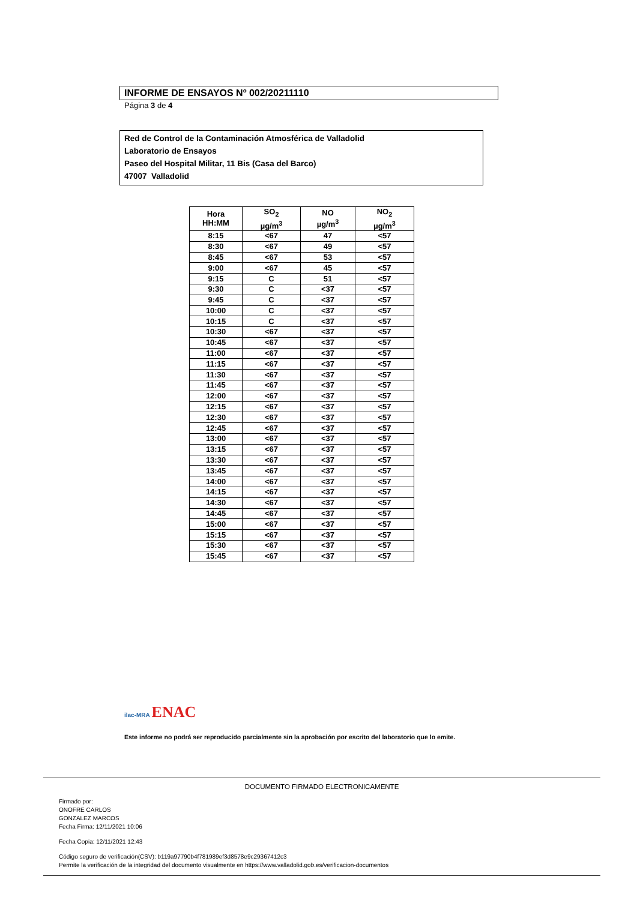INFORME DE ENSAYOS Nº 002/20211110
Página 3 de 4
Red de Control de la Contaminación Atmosférica de Valladolid
Laboratorio de Ensayos
Paseo del Hospital Militar, 11 Bis (Casa del Barco)
47007 Valladolid
| Hora HH:MM | SO<sub>2</sub> µg/m<sup>3</sup> | NO µg/m<sup>3</sup> | NO<sub>2</sub> µg/m<sup>3</sup> |
| --- | --- | --- | --- |
| 8:15 | <67 | 47 | <57 |
| 8:30 | <67 | 49 | <57 |
| 8:45 | <67 | 53 | <57 |
| 9:00 | <67 | 45 | <57 |
| 9:15 | C | 51 | <57 |
| 9:30 | C | <37 | <57 |
| 9:45 | C | <37 | <57 |
| 10:00 | C | <37 | <57 |
| 10:15 | C | <37 | <57 |
| 10:30 | <67 | <37 | <57 |
| 10:45 | <67 | <37 | <57 |
| 11:00 | <67 | <37 | <57 |
| 11:15 | <67 | <37 | <57 |
| 11:30 | <67 | <37 | <57 |
| 11:45 | <67 | <37 | <57 |
| 12:00 | <67 | <37 | <57 |
| 12:15 | <67 | <37 | <57 |
| 12:30 | <67 | <37 | <57 |
| 12:45 | <67 | <37 | <57 |
| 13:00 | <67 | <37 | <57 |
| 13:15 | <67 | <37 | <57 |
| 13:30 | <67 | <37 | <57 |
| 13:45 | <67 | <37 | <57 |
| 14:00 | <67 | <37 | <57 |
| 14:15 | <67 | <37 | <57 |
| 14:30 | <67 | <37 | <57 |
| 14:45 | <67 | <37 | <57 |
| 15:00 | <67 | <37 | <57 |
| 15:15 | <67 | <37 | <57 |
| 15:30 | <67 | <37 | <57 |
| 15:45 | <67 | <37 | <57 |
ilac-MRA ENAC
Este informe no podrá ser reproducido parcialmente sin la aprobación por escrito del laboratorio que lo emite.
DOCUMENTO FIRMADO ELECTRONICAMENTE
Firmado por:
ONOFRE CARLOS
GONZALEZ MARCOS
Fecha Firma: 12/11/2021 10:06
Fecha Copia: 12/11/2021 12:43
Código seguro de verificación(CSV): b119a97790b4f781989ef3d8578e9c29367412c3
Permite la verificación de la integridad del documento visualmente en https://www.valladolid.gob.es/verificacion-documentos